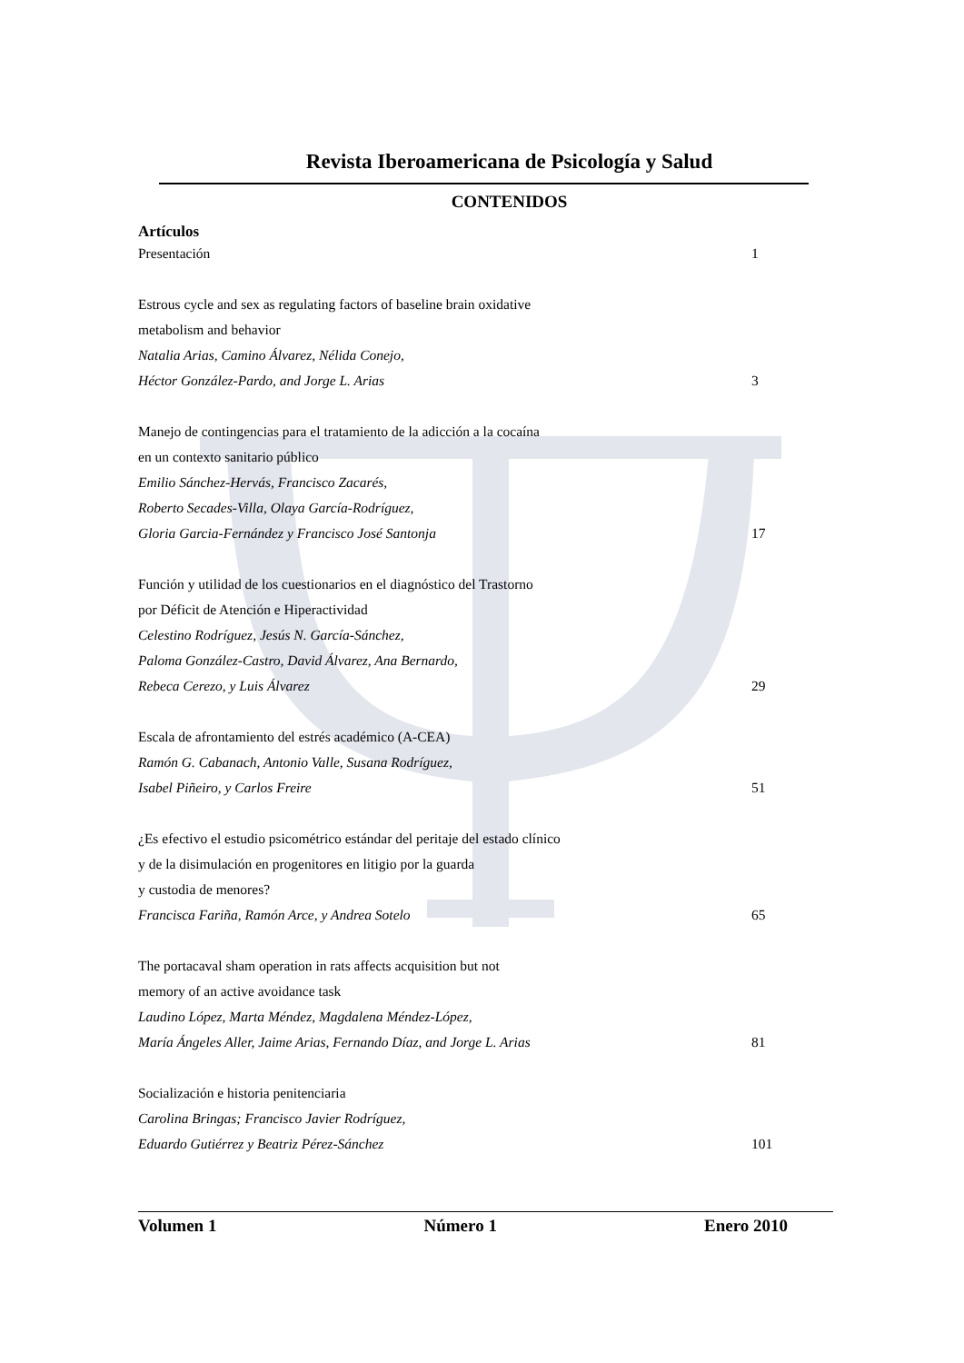Revista Iberoamericana de Psicología y Salud
CONTENIDOS
Artículos
Presentación 1
Estrous cycle and sex as regulating factors of baseline brain oxidative
metabolism and behavior
Natalia Arias, Camino Álvarez, Nélida Conejo,
Héctor González-Pardo, and Jorge L. Arias 3
Manejo de contingencias para el tratamiento de la adicción a la cocaína
en un contexto sanitario público
Emilio Sánchez-Hervás, Francisco Zacarés,
Roberto Secades-Villa, Olaya García-Rodríguez,
Gloria Garcia-Fernández y Francisco José Santonja 17
Función y utilidad de los cuestionarios en el diagnóstico del Trastorno
por Déficit de Atención e Hiperactividad
Celestino Rodríguez, Jesús N. García-Sánchez,
Paloma González-Castro, David Álvarez, Ana Bernardo,
Rebeca Cerezo, y Luis Álvarez 29
Escala de afrontamiento del estrés académico (A-CEA)
Ramón G. Cabanach, Antonio Valle, Susana Rodríguez,
Isabel Piñeiro, y Carlos Freire 51
¿Es efectivo el estudio psicométrico estándar del peritaje del estado clínico
y de la disimulación en progenitores en litigio por la guarda
y custodia de menores?
Francisca Fariña, Ramón Arce, y Andrea Sotelo 65
The portacaval sham operation in rats affects acquisition but not
memory of an active avoidance task
Laudino López, Marta Méndez, Magdalena Méndez-López,
María Ángeles Aller, Jaime Arias, Fernando Díaz, and Jorge L. Arias 81
Socialización e historia penitenciaria
Carolina Bringas; Francisco Javier Rodríguez,
Eduardo Gutiérrez y Beatriz Pérez-Sánchez 101
Volumen 1 Número 1 Enero 2010